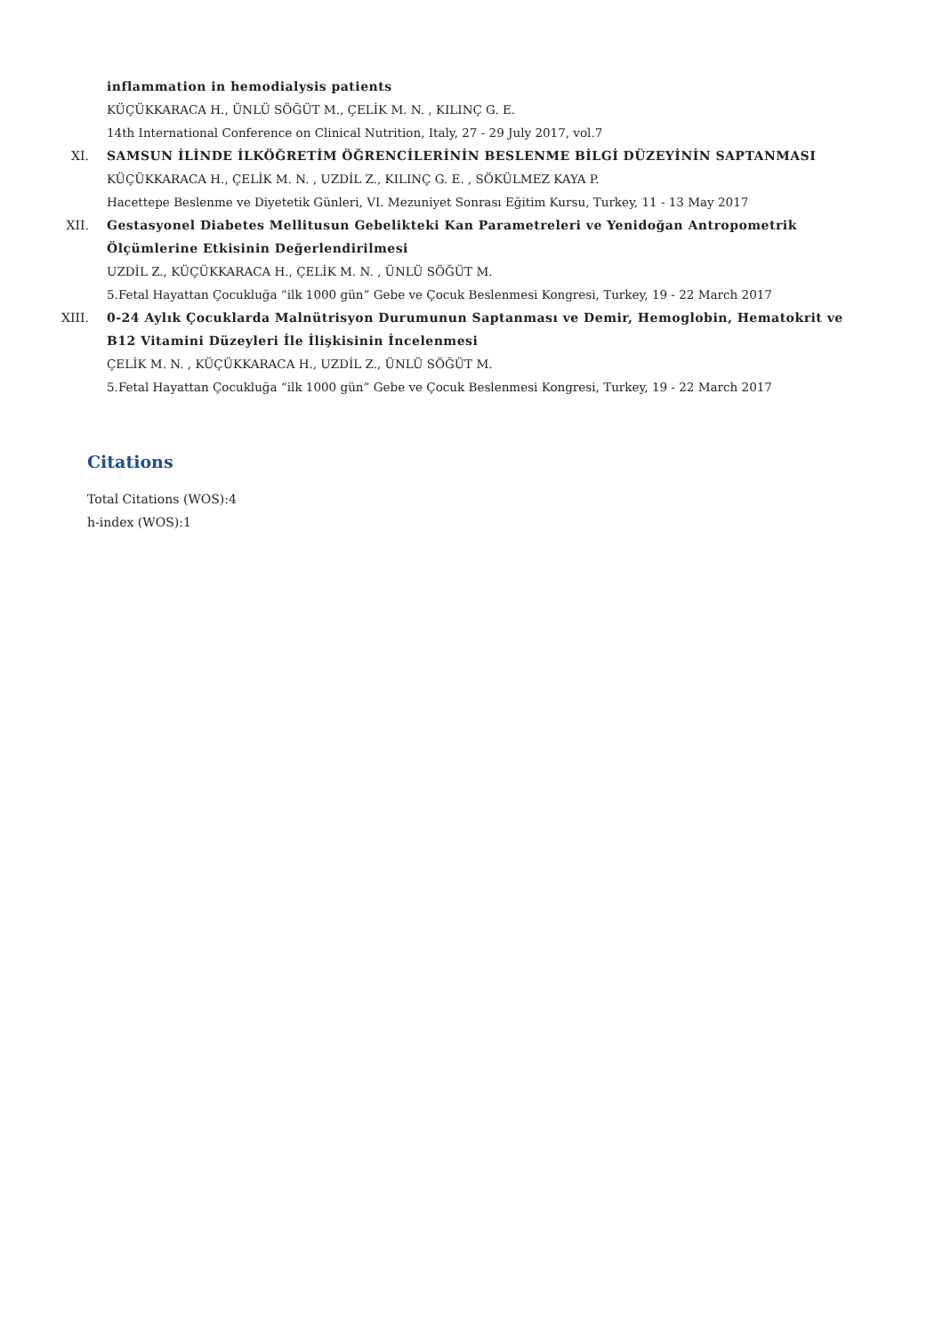inflammation in hemodialysis patients
KÜÇÜKKARACA H., ÜNLÜ SÖĞÜT M., ÇELİK M. N. , KILINÇ G. E.
14th International Conference on Clinical Nutrition, Italy, 27 - 29 July 2017, vol.7
XI. SAMSUN İLİNDE İLKÖĞRETİM ÖĞRENCİLERİNİN BESLENME BİLGİ DÜZEYİNİN SAPTANMASI
KÜÇÜKKARACA H., ÇELİK M. N. , UZDİL Z., KILINÇ G. E. , SÖKÜLMEZ KAYA P.
Hacettepe Beslenme ve Diyetetik Günleri, VI. Mezuniyet Sonrası Eğitim Kursu, Turkey, 11 - 13 May 2017
XII. Gestasyonel Diabetes Mellitusun Gebelikteki Kan Parametreleri ve Yenidoğan Antropometrik Ölçümlerine Etkisinin Değerlendirilmesi
UZDİL Z., KÜÇÜKKARACA H., ÇELİK M. N. , ÜNLÜ SÖĞÜT M.
5.Fetal Hayattan Çocukluğa “ilk 1000 gün” Gebe ve Çocuk Beslenmesi Kongresi, Turkey, 19 - 22 March 2017
XIII. 0-24 Aylık Çocuklarda Malnütrisyon Durumunun Saptanması ve Demir, Hemoglobin, Hematokrit ve B12 Vitamini Düzeyleri İle İlişkisinin İncelenmesi
ÇELİK M. N. , KÜÇÜKKARACA H., UZDİL Z., ÜNLÜ SÖĞÜT M.
5.Fetal Hayattan Çocukluğa “ilk 1000 gün” Gebe ve Çocuk Beslenmesi Kongresi, Turkey, 19 - 22 March 2017
Citations
Total Citations (WOS):4
h-index (WOS):1